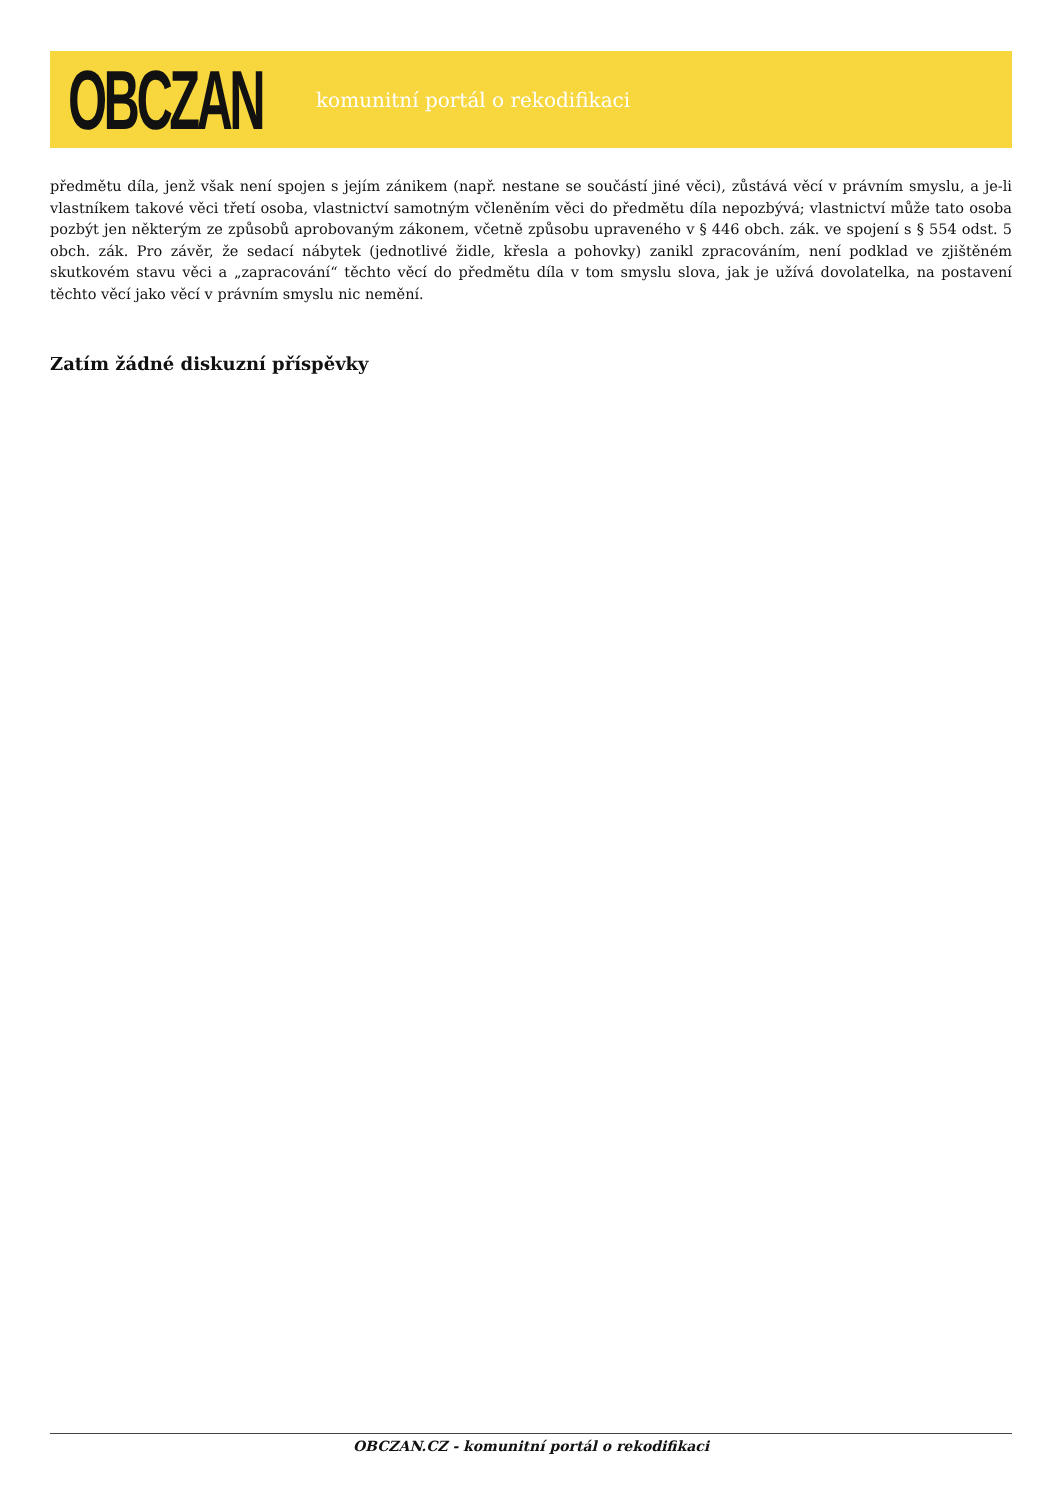OBCZAN
komunitní portál o rekodifikaci
předmětu díla, jenž však není spojen s jejím zánikem (např. nestane se součástí jiné věci), zůstává věcí v právním smyslu, a je-li vlastníkem takové věci třetí osoba, vlastnictví samotným včleněním věci do předmětu díla nepozbývá; vlastnictví může tato osoba pozbýt jen některým ze způsobů aprobovaným zákonem, včetně způsobu upraveného v § 446 obch. zák. ve spojení s § 554 odst. 5 obch. zák. Pro závěr, že sedací nábytek (jednotlivé židle, křesla a pohovky) zanikl zpracováním, není podklad ve zjištěném skutkovém stavu věci a „zapracování“ těchto věcí do předmětu díla v tom smyslu slova, jak je užívá dovolatelka, na postavení těchto věcí jako věcí v právním smyslu nic nemění.
Zatím žádné diskuzní příspěvky
OBCZAN.CZ - komunitní portál o rekodifikaci